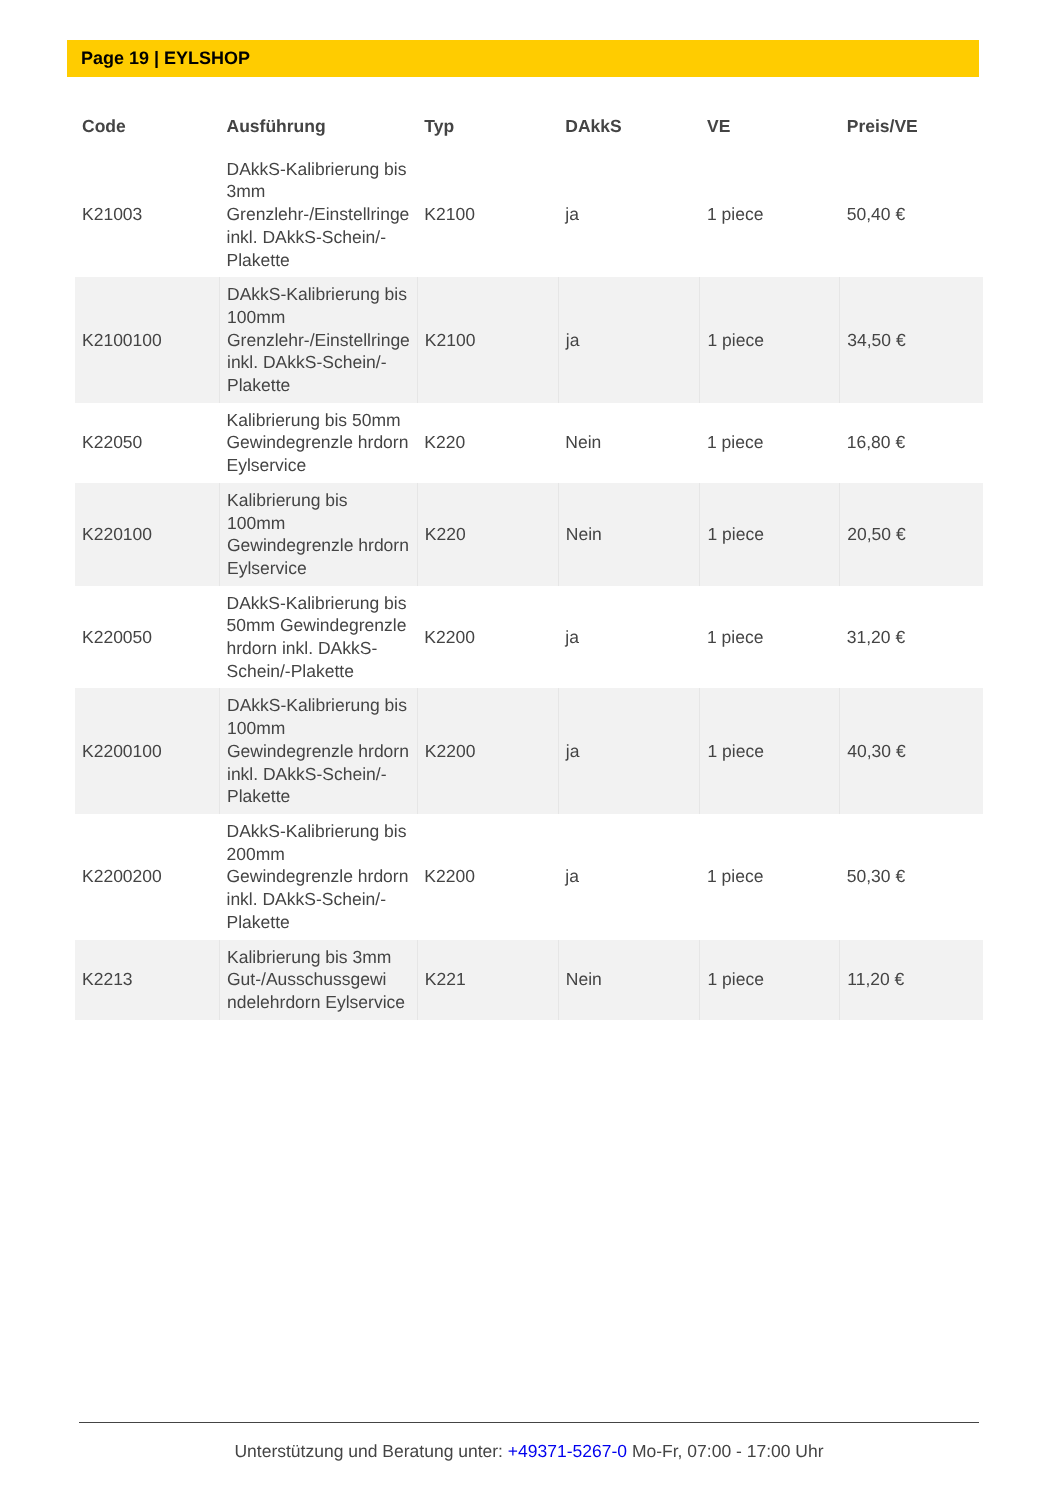Page 19 | EYLSHOP
| Code | Ausführung | Typ | DAkkS | VE | Preis/VE |
| --- | --- | --- | --- | --- | --- |
| K21003 | DAkkS-Kalibrierung bis 3mm Grenzlehr-/Einstellringe inkl. DAkkS-Schein/-Plakette | K2100 | ja | 1 piece | 50,40 € |
| K2100100 | DAkkS-Kalibrierung bis 100mm Grenzlehr-/Einstellringe inkl. DAkkS-Schein/-Plakette | K2100 | ja | 1 piece | 34,50 € |
| K22050 | Kalibrierung bis 50mm Gewindegrenzle hrdorn Eylservice | K220 | Nein | 1 piece | 16,80 € |
| K220100 | Kalibrierung bis 100mm Gewindegrenzle hrdorn Eylservice | K220 | Nein | 1 piece | 20,50 € |
| K220050 | DAkkS-Kalibrierung bis 50mm Gewindegrenzle hrdorn inkl. DAkkS-Schein/-Plakette | K2200 | ja | 1 piece | 31,20 € |
| K2200100 | DAkkS-Kalibrierung bis 100mm Gewindegrenzle hrdorn inkl. DAkkS-Schein/-Plakette | K2200 | ja | 1 piece | 40,30 € |
| K2200200 | DAkkS-Kalibrierung bis 200mm Gewindegrenzle hrdorn inkl. DAkkS-Schein/-Plakette | K2200 | ja | 1 piece | 50,30 € |
| K2213 | Kalibrierung bis 3mm Gut-/Ausschussgewi ndelehrdorn Eylservice | K221 | Nein | 1 piece | 11,20 € |
Unterstützung und Beratung unter: +49371-5267-0 Mo-Fr, 07:00 - 17:00 Uhr